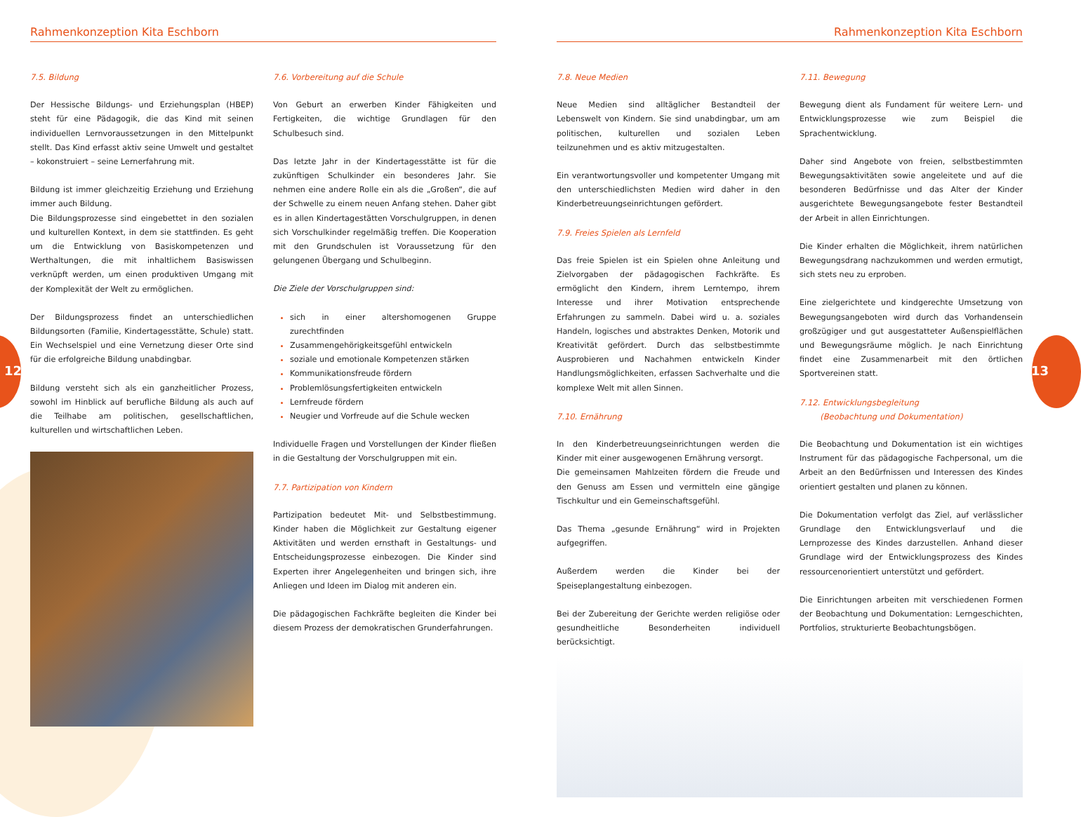12 13
Rahmenkonzeption Kita Eschborn
7.5. Bildung
Der Hessische Bildungs- und Erziehungsplan (HBEP) steht für eine Pädagogik, die das Kind mit seinen individuellen Lernvoraussetzungen in den Mittelpunkt stellt. Das Kind erfasst aktiv seine Umwelt und gestaltet – kokonstruiert – seine Lernerfahrung mit.
Bildung ist immer gleichzeitig Erziehung und Erziehung immer auch Bildung.
Die Bildungsprozesse sind eingebettet in den sozialen und kulturellen Kontext, in dem sie stattfinden. Es geht um die Entwicklung von Basiskompetenzen und Werthaltungen, die mit inhaltlichem Basiswissen verknüpft werden, um einen produktiven Umgang mit der Komplexität der Welt zu ermöglichen.
Der Bildungsprozess findet an unterschiedlichen Bildungsorten (Familie, Kindertagesstätte, Schule) statt. Ein Wechselspiel und eine Vernetzung dieser Orte sind für die erfolgreiche Bildung unabdingbar.
Bildung versteht sich als ein ganzheitlicher Prozess, sowohl im Hinblick auf berufliche Bildung als auch auf die Teilhabe am politischen, gesellschaftlichen, kulturellen und wirtschaftlichen Leben.
7.6. Vorbereitung auf die Schule
Von Geburt an erwerben Kinder Fähigkeiten und Fertigkeiten, die wichtige Grundlagen für den Schulbesuch sind.
Das letzte Jahr in der Kindertagesstätte ist für die zukünftigen Schulkinder ein besonderes Jahr. Sie nehmen eine andere Rolle ein als die „Großen“, die auf der Schwelle zu einem neuen Anfang stehen. Daher gibt es in allen Kindertagestätten Vorschulgruppen, in denen sich Vorschulkinder regelmäßig treffen. Die Kooperation mit den Grundschulen ist Voraussetzung für den gelungenen Übergang und Schulbeginn.
Die Ziele der Vorschulgruppen sind:
sich in einer altershomogenen Gruppe zurechtfinden
Zusammengehörigkeitsgefühl entwickeln
soziale und emotionale Kompetenzen stärken
Kommunikationsfreude fördern
Problemlösungsfertigkeiten entwickeln
Lernfreude fördern
Neugier und Vorfreude auf die Schule wecken
Individuelle Fragen und Vorstellungen der Kinder fließen in die Gestaltung der Vorschulgruppen mit ein.
7.7. Partizipation von Kindern
Partizipation bedeutet Mit- und Selbstbestimmung. Kinder haben die Möglichkeit zur Gestaltung eigener Aktivitäten und werden ernsthaft in Gestaltungs- und Entscheidungsprozesse einbezogen. Die Kinder sind Experten ihrer Angelegenheiten und bringen sich, ihre Anliegen und Ideen im Dialog mit anderen ein.
Die pädagogischen Fachkräfte begleiten die Kinder bei diesem Prozess der demokratischen Grunderfahrungen.
Rahmenkonzeption Kita Eschborn
7.8. Neue Medien
Neue Medien sind alltäglicher Bestandteil der Lebenswelt von Kindern. Sie sind unabdingbar, um am politischen, kulturellen und sozialen Leben teilzunehmen und es aktiv mitzugestalten.
Ein verantwortungsvoller und kompetenter Umgang mit den unterschiedlichsten Medien wird daher in den Kinderbetreuungseinrichtungen gefördert.
7.9. Freies Spielen als Lernfeld
Das freie Spielen ist ein Spielen ohne Anleitung und Zielvorgaben der pädagogischen Fachkräfte. Es ermöglicht den Kindern, ihrem Lerntempo, ihrem Interesse und ihrer Motivation entsprechende Erfahrungen zu sammeln. Dabei wird u. a. soziales Handeln, logisches und abstraktes Denken, Motorik und Kreativität gefördert. Durch das selbstbestimmte Ausprobieren und Nachahmen entwickeln Kinder Handlungsmöglichkeiten, erfassen Sachverhalte und die komplexe Welt mit allen Sinnen.
7.10. Ernährung
In den Kinderbetreuungseinrichtungen werden die Kinder mit einer ausgewogenen Ernährung versorgt.
Die gemeinsamen Mahlzeiten fördern die Freude und den Genuss am Essen und vermitteln eine gängige Tischkultur und ein Gemeinschaftsgefühl.
Das Thema „gesunde Ernährung“ wird in Projekten aufgegriffen.
Außerdem werden die Kinder bei der Speiseplangestaltung einbezogen.
Bei der Zubereitung der Gerichte werden religiöse oder gesundheitliche Besonderheiten individuell berücksichtigt.
7.11. Bewegung
Bewegung dient als Fundament für weitere Lern- und Entwicklungsprozesse wie zum Beispiel die Sprachentwicklung.
Daher sind Angebote von freien, selbstbestimmten Bewegungsaktivitäten sowie angeleitete und auf die besonderen Bedürfnisse und das Alter der Kinder ausgerichtete Bewegungsangebote fester Bestandteil der Arbeit in allen Einrichtungen.
Die Kinder erhalten die Möglichkeit, ihrem natürlichen Bewegungsdrang nachzukommen und werden ermutigt, sich stets neu zu erproben.
Eine zielgerichtete und kindgerechte Umsetzung von Bewegungsangeboten wird durch das Vorhandensein großzügiger und gut ausgestatteter Außenspielflächen und Bewegungsräume möglich. Je nach Einrichtung findet eine Zusammenarbeit mit den örtlichen Sportvereinen statt.
7.12. Entwicklungsbegleitung
(Beobachtung und Dokumentation)
Die Beobachtung und Dokumentation ist ein wichtiges Instrument für das pädagogische Fachpersonal, um die Arbeit an den Bedürfnissen und Interessen des Kindes orientiert gestalten und planen zu können.
Die Dokumentation verfolgt das Ziel, auf verlässlicher Grundlage den Entwicklungsverlauf und die Lernprozesse des Kindes darzustellen. Anhand dieser Grundlage wird der Entwicklungsprozess des Kindes ressourcenorientiert unterstützt und gefördert.
Die Einrichtungen arbeiten mit verschiedenen Formen der Beobachtung und Dokumentation: Lerngeschichten, Portfolios, strukturierte Beobachtungsbögen.